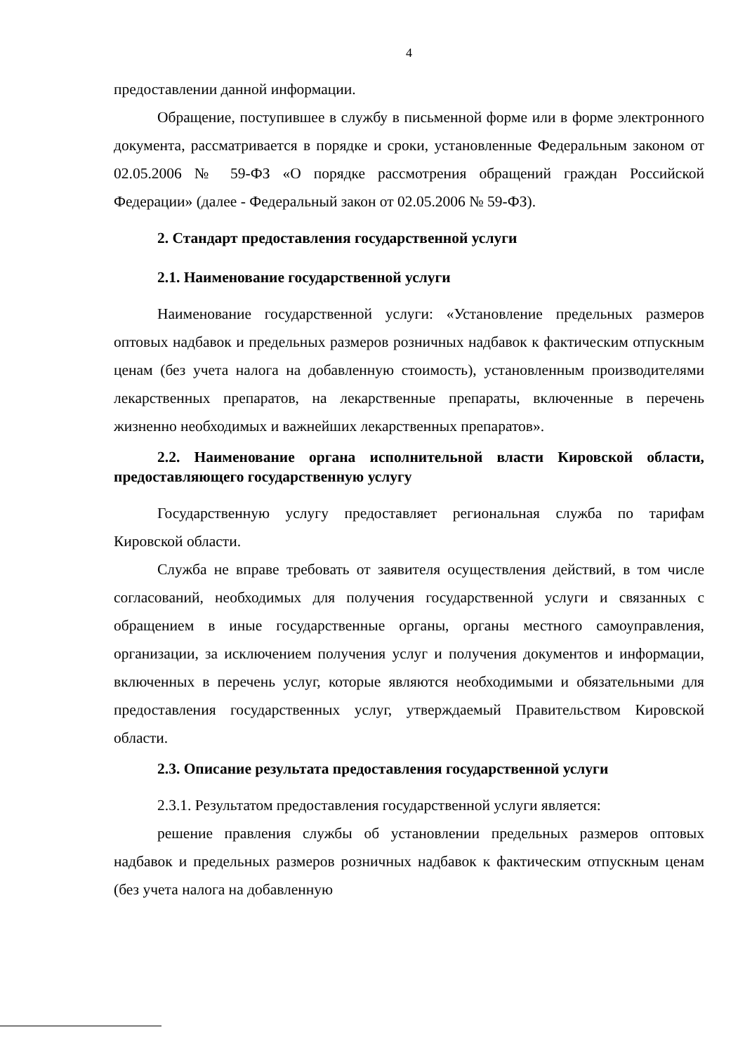4
предоставлении данной информации.
Обращение, поступившее в службу в письменной форме или в форме электронного документа, рассматривается в порядке и сроки, установленные Федеральным законом от 02.05.2006 № 59-ФЗ «О порядке рассмотрения обращений граждан Российской Федерации» (далее - Федеральный закон от 02.05.2006 № 59-ФЗ).
2. Стандарт предоставления государственной услуги
2.1. Наименование государственной услуги
Наименование государственной услуги: «Установление предельных размеров оптовых надбавок и предельных размеров розничных надбавок к фактическим отпускным ценам (без учета налога на добавленную стоимость), установленным производителями лекарственных препаратов, на лекарственные препараты, включенные в перечень жизненно необходимых и важнейших лекарственных препаратов».
2.2. Наименование органа исполнительной власти Кировской области, предоставляющего государственную услугу
Государственную услугу предоставляет региональная служба по тарифам Кировской области.
Служба не вправе требовать от заявителя осуществления действий, в том числе согласований, необходимых для получения государственной услуги и связанных с обращением в иные государственные органы, органы местного самоуправления, организации, за исключением получения услуг и получения документов и информации, включенных в перечень услуг, которые являются необходимыми и обязательными для предоставления государственных услуг, утверждаемый Правительством Кировской области.
2.3. Описание результата предоставления государственной услуги
2.3.1. Результатом предоставления государственной услуги является:
решение правления службы об установлении предельных размеров оптовых надбавок и предельных размеров розничных надбавок к фактическим отпускным ценам (без учета налога на добавленную